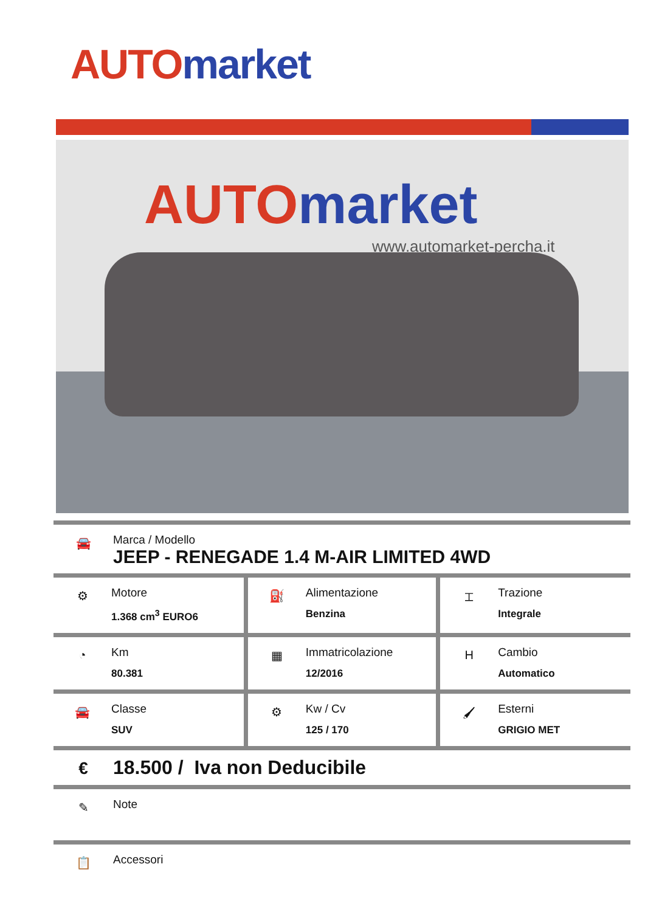AUTO market
AUTO market
www.automarket-percha.it
🚘
Marca / Modello
JEEP - RENEGADE 1.4 M-AIR LIMITED 4WD
| ⚙ Motore 1.368 cm<sup>3</sup> EURO6 | ⛽ Alimentazione Benzina | ⌶ Trazione Integrale |
| ◔ Km 80.381 | ▦ Immatricolazione 12/2016 | H Cambio Automatico |
| 🚘 Classe SUV | ⚙ Kw / Cv 125 / 170 | 🖌 Esterni GRIGIO MET |
€
18.500 / Iva non Deducibile
✎
Note
📋
Accessori